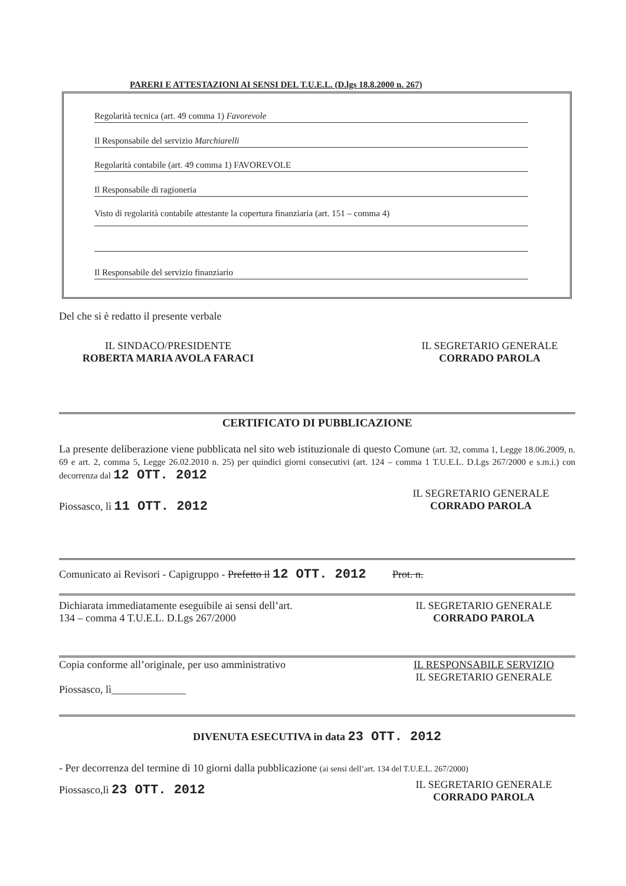PARERI E ATTESTAZIONI AI SENSI DEL T.U.E.L. (D.lgs 18.8.2000 n. 267)
Regolarità tecnica (art. 49 comma 1) Favorevole
Il Responsabile del servizio Marchiarelli
Regolarità contabile (art. 49 comma 1) FAVOREVOLE
Il Responsabile di ragioneria
Visto di regolarità contabile attestante la copertura finanziaria (art. 151 – comma 4)
Il Responsabile del servizio finanziario
Del che si è redatto il presente verbale
IL SINDACO/PRESIDENTE
ROBERTA MARIA AVOLA FARACI
IL SEGRETARIO GENERALE
CORRADO PAROLA
CERTIFICATO DI PUBBLICAZIONE
La presente deliberazione viene pubblicata nel sito web istituzionale di questo Comune (art. 32, comma 1, Legge 18.06.2009, n. 69 e art. 2, comma 5, Legge 26.02.2010 n. 25) per quindici giorni consecutivi (art. 124 – comma 1 T.U.E.L. D.Lgs 267/2000 e s.m.i.) con decorrenza dal 12 OTT. 2012
Piossasco, lì 11 OTT. 2012
IL SEGRETARIO GENERALE
CORRADO PAROLA
Comunicato ai Revisori - Capigruppo - Prefetto il 12 OTT. 2012 Prot. n.
Dichiarata immediatamente eseguibile ai sensi dell’art. 134 – comma 4 T.U.E.L. D.Lgs 267/2000
IL SEGRETARIO GENERALE
CORRADO PAROLA
Copia conforme all’originale, per uso amministrativo
Piossasco, lì______________
IL RESPONSABILE SERVIZIO
IL SEGRETARIO GENERALE
DIVENUTA ESECUTIVA in data 23 OTT. 2012
- Per decorrenza del termine di 10 giorni dalla pubblicazione (ai sensi dell’art. 134 del T.U.E.L. 267/2000)
Piossasco,lì 23 OTT. 2012
IL SEGRETARIO GENERALE
CORRADO PAROLA